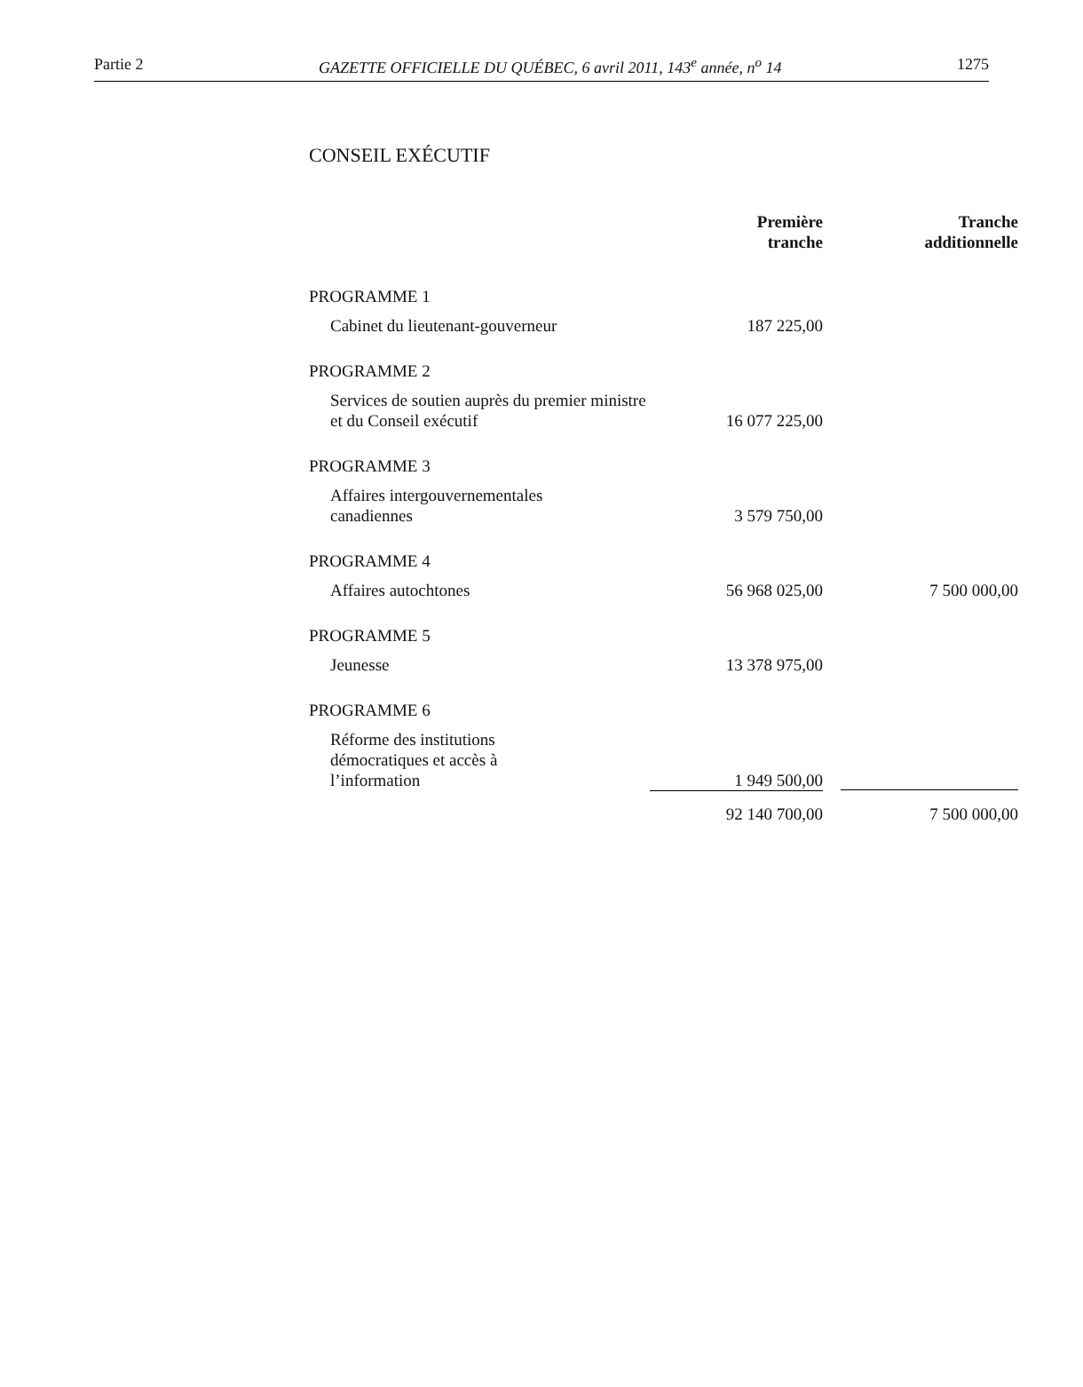Partie 2 GAZETTE OFFICIELLE DU QUÉBEC, 6 avril 2011, 143<sup>e</sup> année, n<sup>o</sup> 14 1275
CONSEIL EXÉCUTIF
| | Première tranche | Tranche additionnelle |
| --- | --- | --- |
| PROGRAMME 1 | | |
| Cabinet du lieutenant-gouverneur | 187 225,00 | |
| PROGRAMME 2 | | |
| Services de soutien auprès du premier ministre et du Conseil exécutif | 16 077 225,00 | |
| PROGRAMME 3 | | |
| Affaires intergouvernementales canadiennes | 3 579 750,00 | |
| PROGRAMME 4 | | |
| Affaires autochtones | 56 968 025,00 | 7 500 000,00 |
| PROGRAMME 5 | | |
| Jeunesse | 13 378 975,00 | |
| PROGRAMME 6 | | |
| Réforme des institutions démocratiques et accès à l’information | 1 949 500,00 | |
| | 92 140 700,00 | 7 500 000,00 |